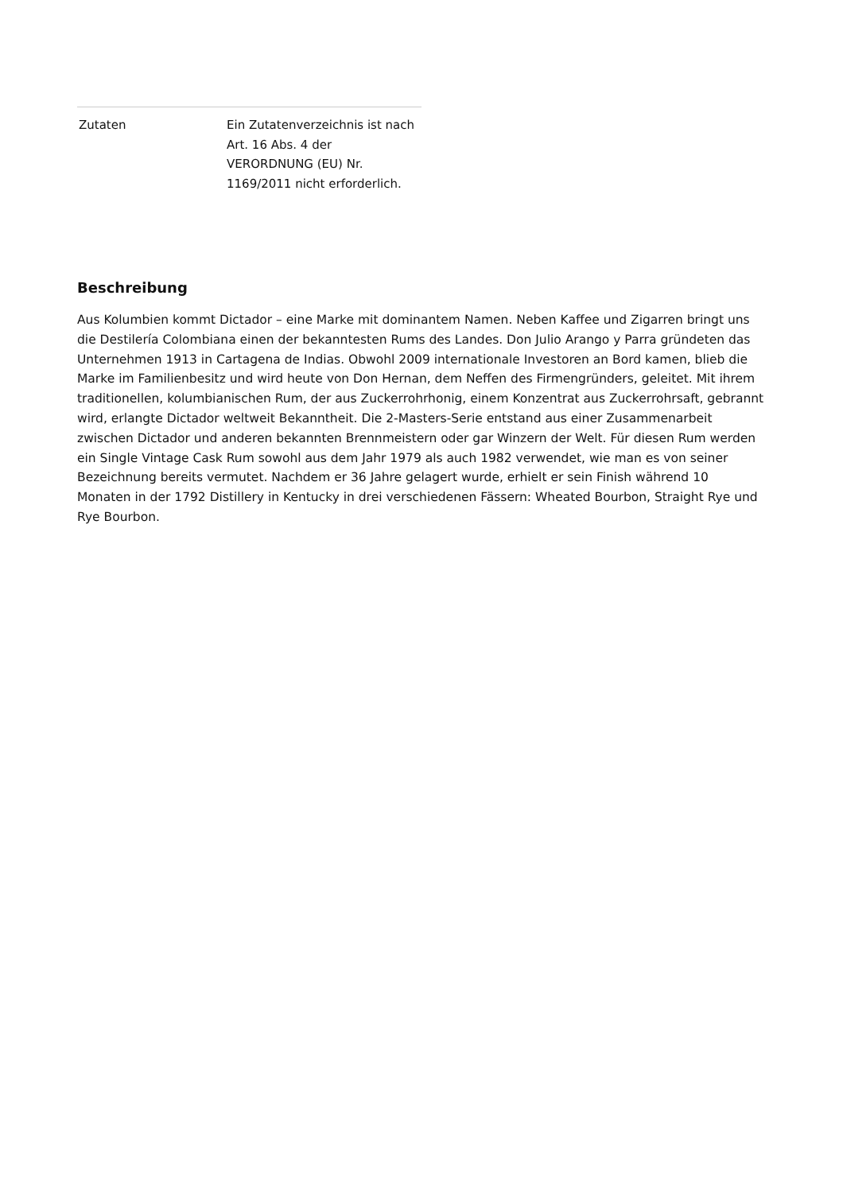| Zutaten | Ein Zutatenverzeichnis ist nach Art. 16 Abs. 4 der VERORDNUNG (EU) Nr. 1169/2011 nicht erforderlich. |
Beschreibung
Aus Kolumbien kommt Dictador – eine Marke mit dominantem Namen. Neben Kaffee und Zigarren bringt uns die Destilería Colombiana einen der bekanntesten Rums des Landes. Don Julio Arango y Parra gründeten das Unternehmen 1913 in Cartagena de Indias. Obwohl 2009 internationale Investoren an Bord kamen, blieb die Marke im Familienbesitz und wird heute von Don Hernan, dem Neffen des Firmengründers, geleitet. Mit ihrem traditionellen, kolumbianischen Rum, der aus Zuckerrohrhonig, einem Konzentrat aus Zuckerrohrsaft, gebrannt wird, erlangte Dictador weltweit Bekanntheit. Die 2-Masters-Serie entstand aus einer Zusammenarbeit zwischen Dictador und anderen bekannten Brennmeistern oder gar Winzern der Welt. Für diesen Rum werden ein Single Vintage Cask Rum sowohl aus dem Jahr 1979 als auch 1982 verwendet, wie man es von seiner Bezeichnung bereits vermutet. Nachdem er 36 Jahre gelagert wurde, erhielt er sein Finish während 10 Monaten in der 1792 Distillery in Kentucky in drei verschiedenen Fässern: Wheated Bourbon, Straight Rye und Rye Bourbon.